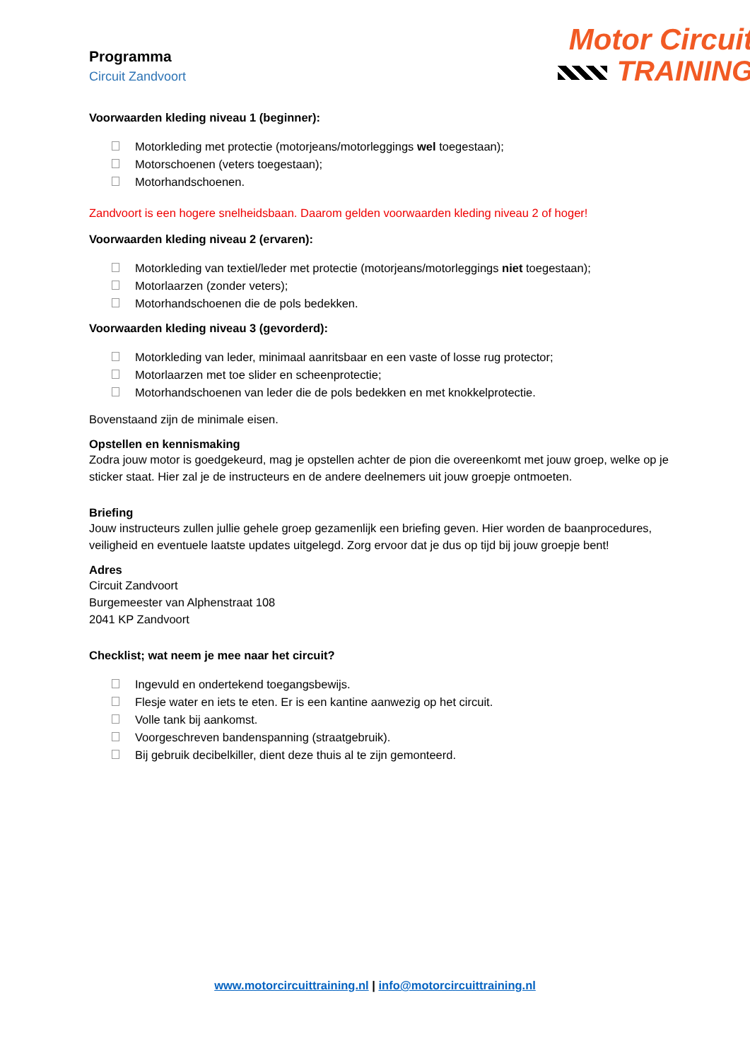Programma
Circuit Zandvoort
Motor Circuit
TRAINING
Voorwaarden kleding niveau 1 (beginner):
Motorkleding met protectie (motorjeans/motorleggings wel toegestaan);
Motorschoenen (veters toegestaan);
Motorhandschoenen.
Zandvoort is een hogere snelheidsbaan. Daarom gelden voorwaarden kleding niveau 2 of hoger!
Voorwaarden kleding niveau 2 (ervaren):
Motorkleding van textiel/leder met protectie (motorjeans/motorleggings niet toegestaan);
Motorlaarzen (zonder veters);
Motorhandschoenen die de pols bedekken.
Voorwaarden kleding niveau 3 (gevorderd):
Motorkleding van leder, minimaal aanritsbaar en een vaste of losse rug protector;
Motorlaarzen met toe slider en scheenprotectie;
Motorhandschoenen van leder die de pols bedekken en met knokkelprotectie.
Bovenstaand zijn de minimale eisen.
Opstellen en kennismaking
Zodra jouw motor is goedgekeurd, mag je opstellen achter de pion die overeenkomt met jouw groep, welke op je sticker staat. Hier zal je de instructeurs en de andere deelnemers uit jouw groepje ontmoeten.
Briefing
Jouw instructeurs zullen jullie gehele groep gezamenlijk een briefing geven. Hier worden de baanprocedures, veiligheid en eventuele laatste updates uitgelegd. Zorg ervoor dat je dus op tijd bij jouw groepje bent!
Adres
Circuit Zandvoort
Burgemeester van Alphenstraat 108
2041 KP Zandvoort
Checklist; wat neem je mee naar het circuit?
Ingevuld en ondertekend toegangsbewijs.
Flesje water en iets te eten. Er is een kantine aanwezig op het circuit.
Volle tank bij aankomst.
Voorgeschreven bandenspanning (straatgebruik).
Bij gebruik decibelkiller, dient deze thuis al te zijn gemonteerd.
www.motorcircuittraining.nl | info@motorcircuittraining.nl